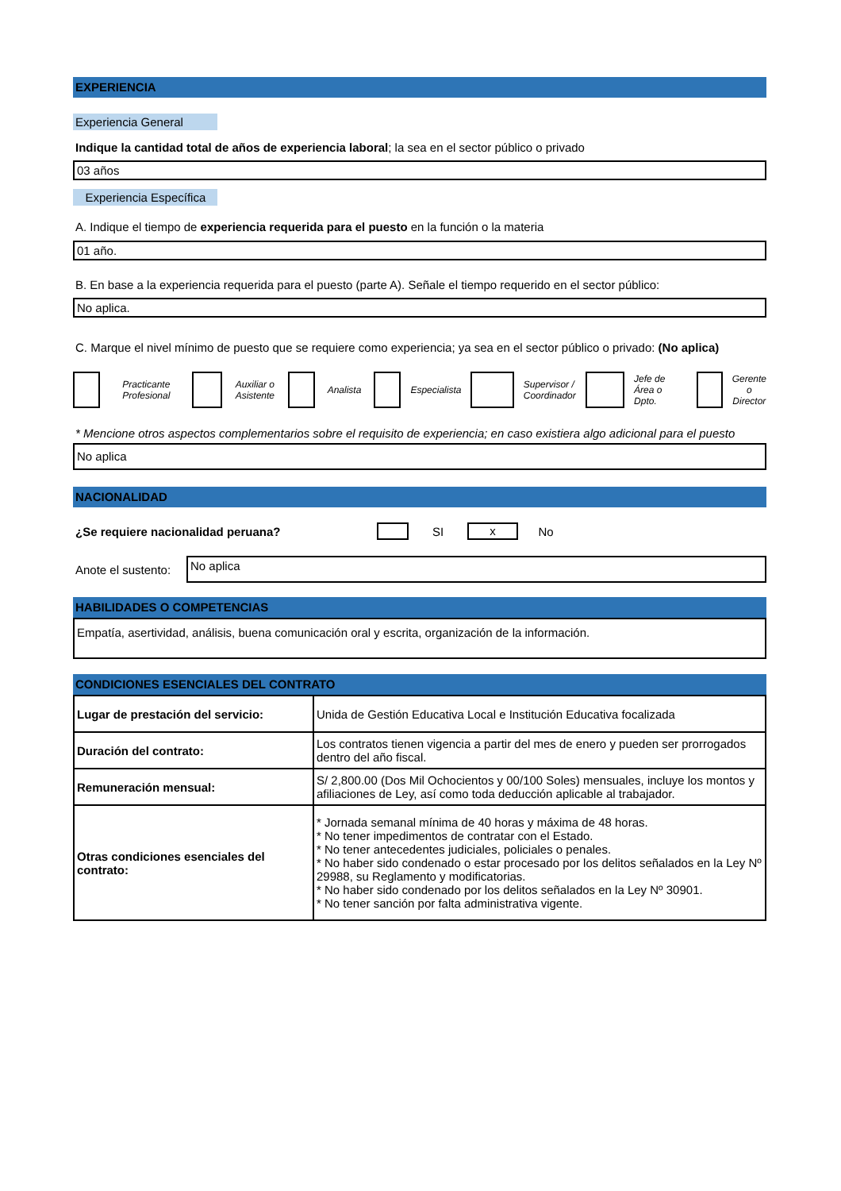EXPERIENCIA
Experiencia General
Indique la cantidad total de años de experiencia laboral; la sea en el sector público o privado
03 años
Experiencia Específica
A. Indique el tiempo de experiencia requerida para el puesto en la función o la materia
01 año.
B. En base a la experiencia requerida para el puesto (parte A). Señale el tiempo requerido en el sector público:
No aplica.
C. Marque el nivel mínimo de puesto que se requiere como experiencia; ya sea en el sector público o privado: (No aplica)
Practicante Profesional Auxiliar o Asistente Analista Especialista Supervisor / Coordinador Jefe de Área o Dpto. Gerente o Director
* Mencione otros aspectos complementarios sobre el requisito de experiencia; en caso existiera algo adicional para el puesto
No aplica
NACIONALIDAD
¿Se requiere nacionalidad peruana? SI x No
Anote el sustento:
No aplica
HABILIDADES O COMPETENCIAS
Empatía, asertividad, análisis, buena comunicación oral y escrita, organización de la información.
CONDICIONES ESENCIALES DEL CONTRATO
| Lugar de prestación del servicio: | Unida de Gestión Educativa Local e Institución Educativa focalizada |
| Duración del contrato: | Los contratos tienen vigencia a partir del mes de enero y pueden ser prorrogados dentro del año fiscal. |
| Remuneración mensual: | S/ 2,800.00 (Dos Mil Ochocientos y 00/100 Soles) mensuales, incluye los montos y afiliaciones de Ley, así como toda deducción aplicable al trabajador. |
| Otras condiciones esenciales del contrato: | * Jornada semanal mínima de 40 horas y máxima de 48 horas. * No tener impedimentos de contratar con el Estado. * No tener antecedentes judiciales, policiales o penales. * No haber sido condenado o estar procesado por los delitos señalados en la Ley Nº 29988, su Reglamento y modificatorias. * No haber sido condenado por los delitos señalados en la Ley Nº 30901. * No tener sanción por falta administrativa vigente. |